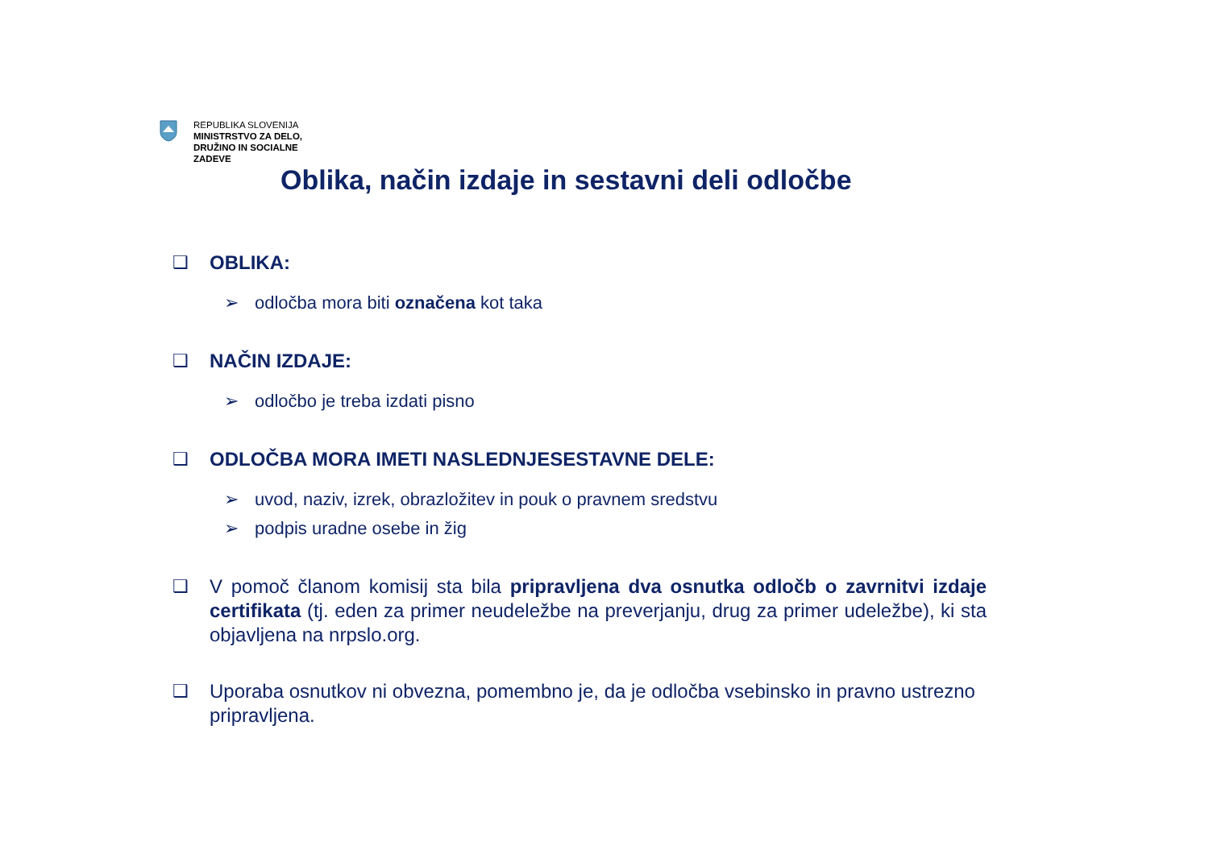REPUBLIKA SLOVENIJA
MINISTRSTVO ZA DELO,
DRUŽINO IN SOCIALNE
ZADEVE
Oblika, način izdaje in sestavni deli odločbe
❑ OBLIKA:
➢ odločba mora biti označena kot taka
❑ NAČIN IZDAJE:
➢ odločbo je treba izdati pisno
❑ ODLOČBA MORA IMETI NASLEDNJESESTAVNE DELE:
➢ uvod, naziv, izrek, obrazložitev in pouk o pravnem sredstvu
➢ podpis uradne osebe in žig
❑ V pomoč članom komisij sta bila pripravljena dva osnutka odločb o zavrnitvi izdaje certifikata (tj. eden za primer neudeležbe na preverjanju, drug za primer udeležbe), ki sta objavljena na nrpslo.org.
❑ Uporaba osnutkov ni obvezna, pomembno je, da je odločba vsebinsko in pravno ustrezno pripravljena.